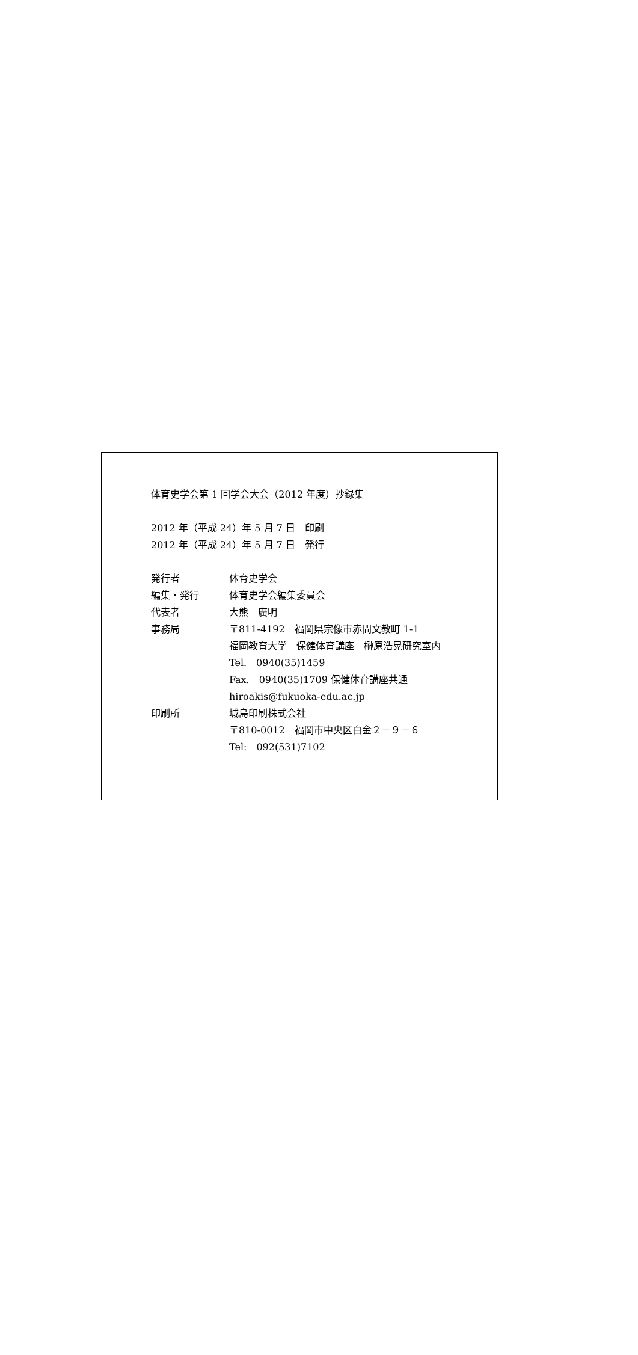体育史学会第 1 回学会大会（2012 年度）抄録集
2012 年（平成 24）年 5 月 7 日　印刷
2012 年（平成 24）年 5 月 7 日　発行
発行者 体育史学会
編集・発行 体育史学会編集委員会
代表者 大熊　廣明
事務局 〒811-4192　福岡県宗像市赤間文教町 1-1
福岡教育大学　保健体育講座　榊原浩晃研究室内
Tel.　0940(35)1459
Fax.　0940(35)1709 保健体育講座共通
hiroakis@fukuoka-edu.ac.jp
印刷所 城島印刷株式会社
〒810-0012　福岡市中央区白金２－９－６
Tel:　092(531)7102